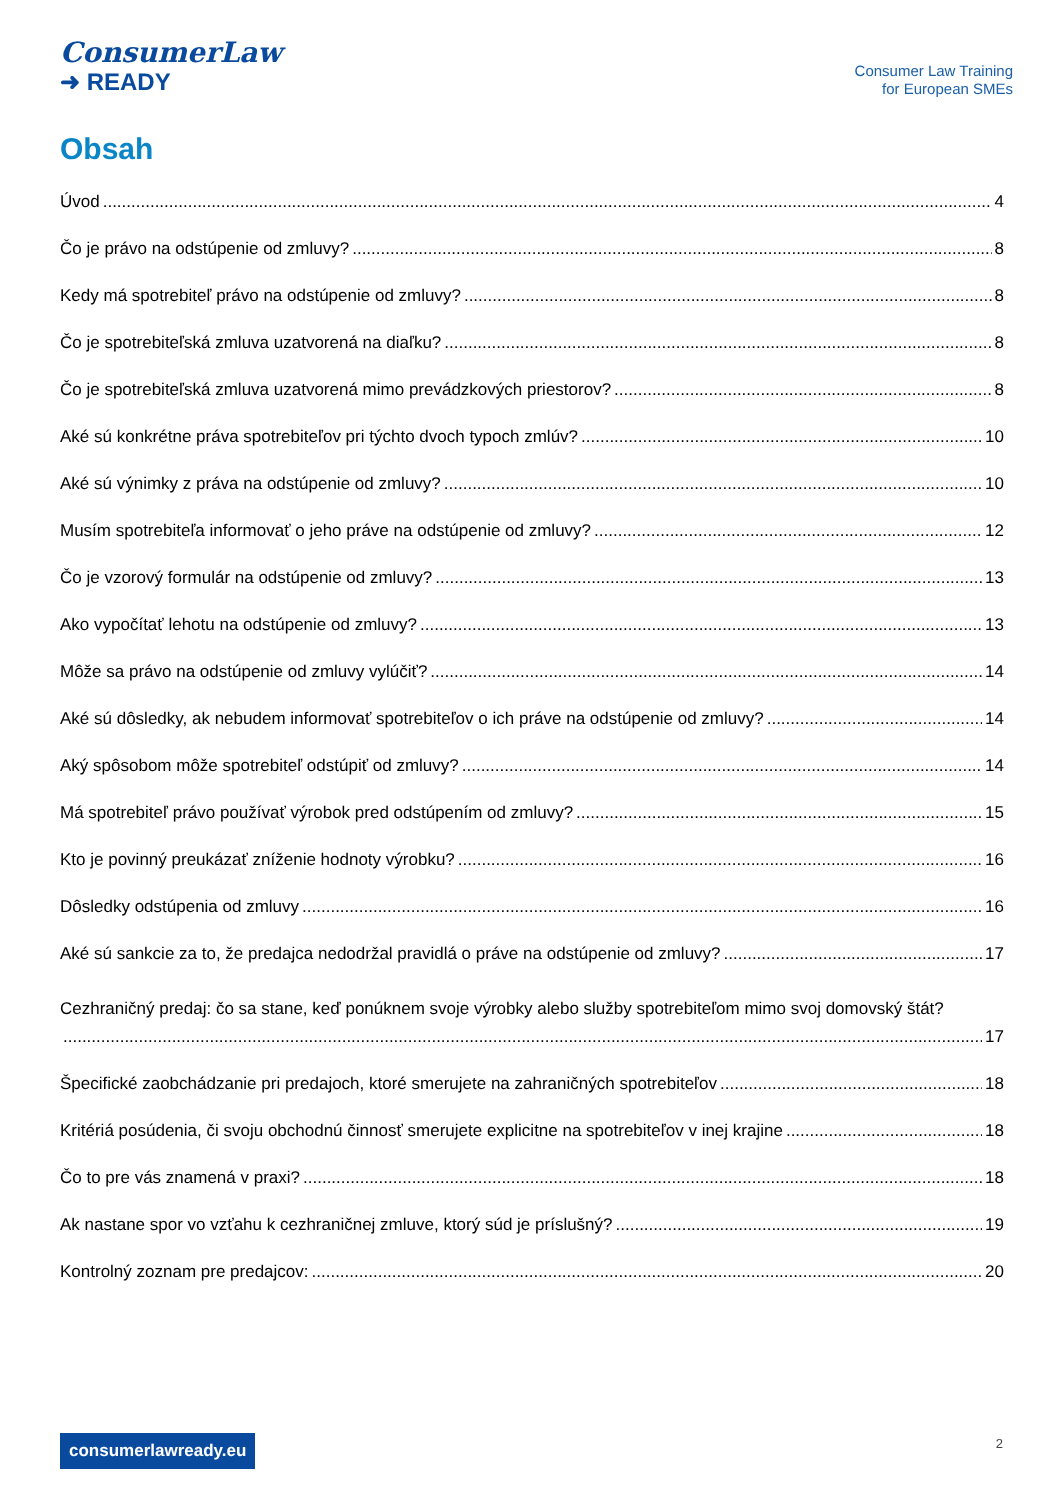ConsumerLaw
➜ READY
Consumer Law Training
for European SMEs
Obsah
Úvod 4
Čo je právo na odstúpenie od zmluvy? 8
Kedy má spotrebiteľ právo na odstúpenie od zmluvy? 8
Čo je spotrebiteľská zmluva uzatvorená na diaľku? 8
Čo je spotrebiteľská zmluva uzatvorená mimo prevádzkových priestorov? 8
Aké sú konkrétne práva spotrebiteľov pri týchto dvoch typoch zmlúv? 10
Aké sú výnimky z práva na odstúpenie od zmluvy? 10
Musím spotrebiteľa informovať o jeho práve na odstúpenie od zmluvy? 12
Čo je vzorový formulár na odstúpenie od zmluvy? 13
Ako vypočítať lehotu na odstúpenie od zmluvy? 13
Môže sa právo na odstúpenie od zmluvy vylúčiť? 14
Aké sú dôsledky, ak nebudem informovať spotrebiteľov o ich práve na odstúpenie od zmluvy? 14
Aký spôsobom môže spotrebiteľ odstúpiť od zmluvy? 14
Má spotrebiteľ právo používať výrobok pred odstúpením od zmluvy? 15
Kto je povinný preukázať zníženie hodnoty výrobku? 16
Dôsledky odstúpenia od zmluvy 16
Aké sú sankcie za to, že predajca nedodržal pravidlá o práve na odstúpenie od zmluvy? 17
Cezhraničný predaj: čo sa stane, keď ponúknem svoje výrobky alebo služby spotrebiteľom mimo svoj domovský štát?
17
Špecifické zaobchádzanie pri predajoch, ktoré smerujete na zahraničných spotrebiteľov 18
Kritériá posúdenia, či svoju obchodnú činnosť smerujete explicitne na spotrebiteľov v inej krajine 18
Čo to pre vás znamená v praxi? 18
Ak nastane spor vo vzťahu k cezhraničnej zmluve, ktorý súd je príslušný? 19
Kontrolný zoznam pre predajcov: 20
consumerlawready.eu 2